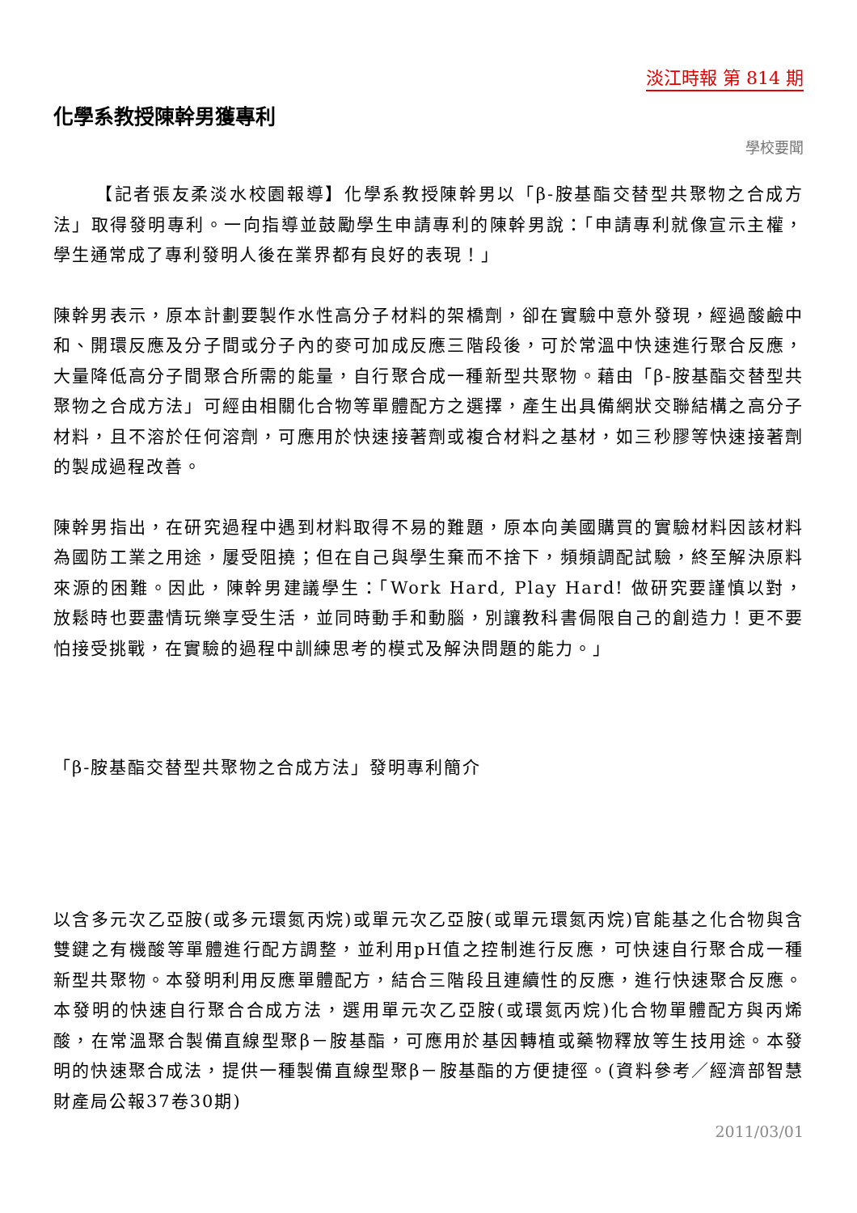淡江時報 第 814 期
化學系教授陳幹男獲專利
學校要聞
【記者張友柔淡水校園報導】化學系教授陳幹男以「β-胺基酯交替型共聚物之合成方法」取得發明專利。一向指導並鼓勵學生申請專利的陳幹男說：「申請專利就像宣示主權，學生通常成了專利發明人後在業界都有良好的表現！」
陳幹男表示，原本計劃要製作水性高分子材料的架橋劑，卻在實驗中意外發現，經過酸鹼中和、開環反應及分子間或分子內的麥可加成反應三階段後，可於常溫中快速進行聚合反應，大量降低高分子間聚合所需的能量，自行聚合成一種新型共聚物。藉由「β-胺基酯交替型共聚物之合成方法」可經由相關化合物等單體配方之選擇，產生出具備網狀交聯結構之高分子材料，且不溶於任何溶劑，可應用於快速接著劑或複合材料之基材，如三秒膠等快速接著劑的製成過程改善。
陳幹男指出，在研究過程中遇到材料取得不易的難題，原本向美國購買的實驗材料因該材料為國防工業之用途，屢受阻撓；但在自己與學生棄而不捨下，頻頻調配試驗，終至解決原料來源的困難。因此，陳幹男建議學生：「Work Hard, Play Hard! 做研究要謹慎以對，放鬆時也要盡情玩樂享受生活，並同時動手和動腦，別讓教科書侷限自己的創造力！更不要怕接受挑戰，在實驗的過程中訓練思考的模式及解決問題的能力。」
「β-胺基酯交替型共聚物之合成方法」發明專利簡介
以含多元次乙亞胺(或多元環氮丙烷)或單元次乙亞胺(或單元環氮丙烷)官能基之化合物與含雙鍵之有機酸等單體進行配方調整，並利用pH值之控制進行反應，可快速自行聚合成一種新型共聚物。本發明利用反應單體配方，結合三階段且連續性的反應，進行快速聚合反應。本發明的快速自行聚合合成方法，選用單元次乙亞胺(或環氮丙烷)化合物單體配方與丙烯酸，在常溫聚合製備直線型聚β－胺基酯，可應用於基因轉植或藥物釋放等生技用途。本發明的快速聚合成法，提供一種製備直線型聚β－胺基酯的方便捷徑。(資料參考／經濟部智慧財產局公報37卷30期)
2011/03/01